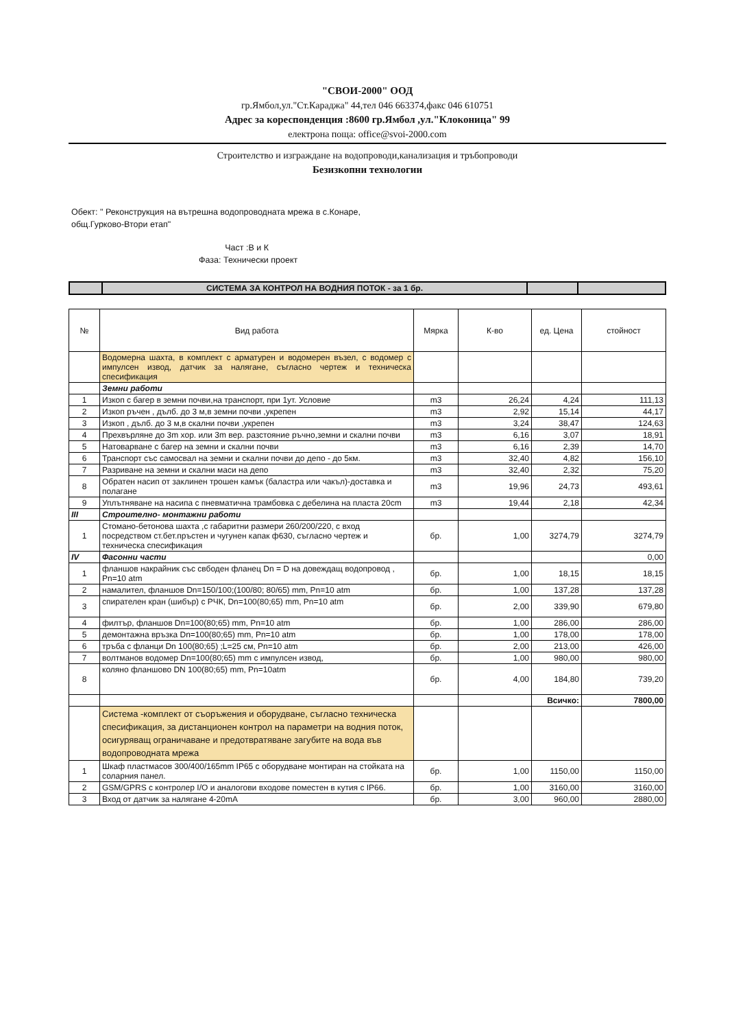"СВОИ-2000" ООД
гр.Ямбол,ул."Ст.Караджа" 44,тел 046 663374,факс 046 610751
Адрес за кореспонденция :8600 гр.Ямбол ,ул."Клоконица" 99
електрона поща: office@svoi-2000.com
Строителство и изграждане на водопроводи,канализация и тръбопроводи
Безизкопни технологии
Обект: " Реконструкция на вътрешна водопроводната мрежа в с.Конаре,
общ.Гурково-Втори етап"
Част :В и К
Фаза: Технически проект
| | СИСТЕМА ЗА КОНТРОЛ НА ВОДНИЯ ПОТОК - за 1 бр. | | |
| № | Вид работа | Мярка | К-во | ед. Цена | стойност |
| --- | --- | --- | --- | --- | --- |
| | Водомерна шахта, в комплект с арматурен и водомерен възел, с водомер с импулсен извод, датчик за налягане, съгласно чертеж и техническа спесификация | | | | |
| | Земни работи | | | | |
| 1 | Изкоп с багер в земни почви,на транспорт, при 1ут. Условие | m3 | 26,24 | 4,24 | 111,13 |
| 2 | Изкоп ръчен , дълб. до 3 м,в земни почви ,укрепен | m3 | 2,92 | 15,14 | 44,17 |
| 3 | Изкоп , дълб. до 3 м,в скални почви ,укрепен | m3 | 3,24 | 38,47 | 124,63 |
| 4 | Прехвърляне до 3m хор. или 3m вер. разстояние ръчно,земни и скални почви | m3 | 6,16 | 3,07 | 18,91 |
| 5 | Натоварване с багер на земни и скални почви | m3 | 6,16 | 2,39 | 14,70 |
| 6 | Транспорт със самосвал на земни и скални почви до депо - до 5км. | m3 | 32,40 | 4,82 | 156,10 |
| 7 | Разриване на земни и скални маси на депо | m3 | 32,40 | 2,32 | 75,20 |
| 8 | Обратен насип от заклинен трошен камък (баластра или чакъл)-доставка и полагане | m3 | 19,96 | 24,73 | 493,61 |
| 9 | Уплътняване на насипа с пневматична трамбовка с дебелина на пласта 20cm | m3 | 19,44 | 2,18 | 42,34 |
| III | Строително- монтажни работи | | | | |
| 1 | Стомано-бетонова шахта ,с габаритни размери 260/200/220, с вход посредством ст.бет.пръстен и чугунен капак ф630, съгласно чертеж и техническа спесификация | бр. | 1,00 | 3274,79 | 3274,79 |
| IV | Фасонни части | | | | 0,00 |
| 1 | фланшов накрайник със свбоден фланец Dn = D на довеждащ водопровод , Pn=10 atm | бр. | 1,00 | 18,15 | 18,15 |
| 2 | намалител, фланшов Dn=150/100;(100/80; 80/65) mm, Pn=10 atm | бр. | 1,00 | 137,28 | 137,28 |
| 3 | спирателен кран (шибър) с РЧК, Dn=100(80;65) mm, Pn=10 atm | бр. | 2,00 | 339,90 | 679,80 |
| 4 | филтър, фланшов Dn=100(80;65) mm, Pn=10 atm | бр. | 1,00 | 286,00 | 286,00 |
| 5 | демонтажна връзка Dn=100(80;65) mm, Pn=10 atm | бр. | 1,00 | 178,00 | 178,00 |
| 6 | тръба с фланци Dn 100(80;65) ;L=25 см, Pn=10 atm | бр. | 2,00 | 213,00 | 426,00 |
| 7 | волтманов водомер Dn=100(80;65) mm с импулсен извод, | бр. | 1,00 | 980,00 | 980,00 |
| 8 | коляно фланшово DN 100(80;65) mm, Pn=10atm | бр. | 4,00 | 184,80 | 739,20 |
| | | | | Всичко: | 7800,00 |
| | Система -комплект от съоръжения и оборудване, съгласно техническа спесификация, за дистанционен контрол на параметри на водния поток, осигуряващ ограничаване и предотвратяване загубите на вода във водопроводната мрежа | | | | |
| 1 | Шкаф пластмасов 300/400/165mm IP65 с оборудване монтиран на стойката на соларния панел. | бр. | 1,00 | 1150,00 | 1150,00 |
| 2 | GSM/GPRS с контролер I/O и аналогови входове поместен в кутия с IP66. | бр. | 1,00 | 3160,00 | 3160,00 |
| 3 | Вход от датчик за налягане 4-20mA | бр. | 3,00 | 960,00 | 2880,00 |